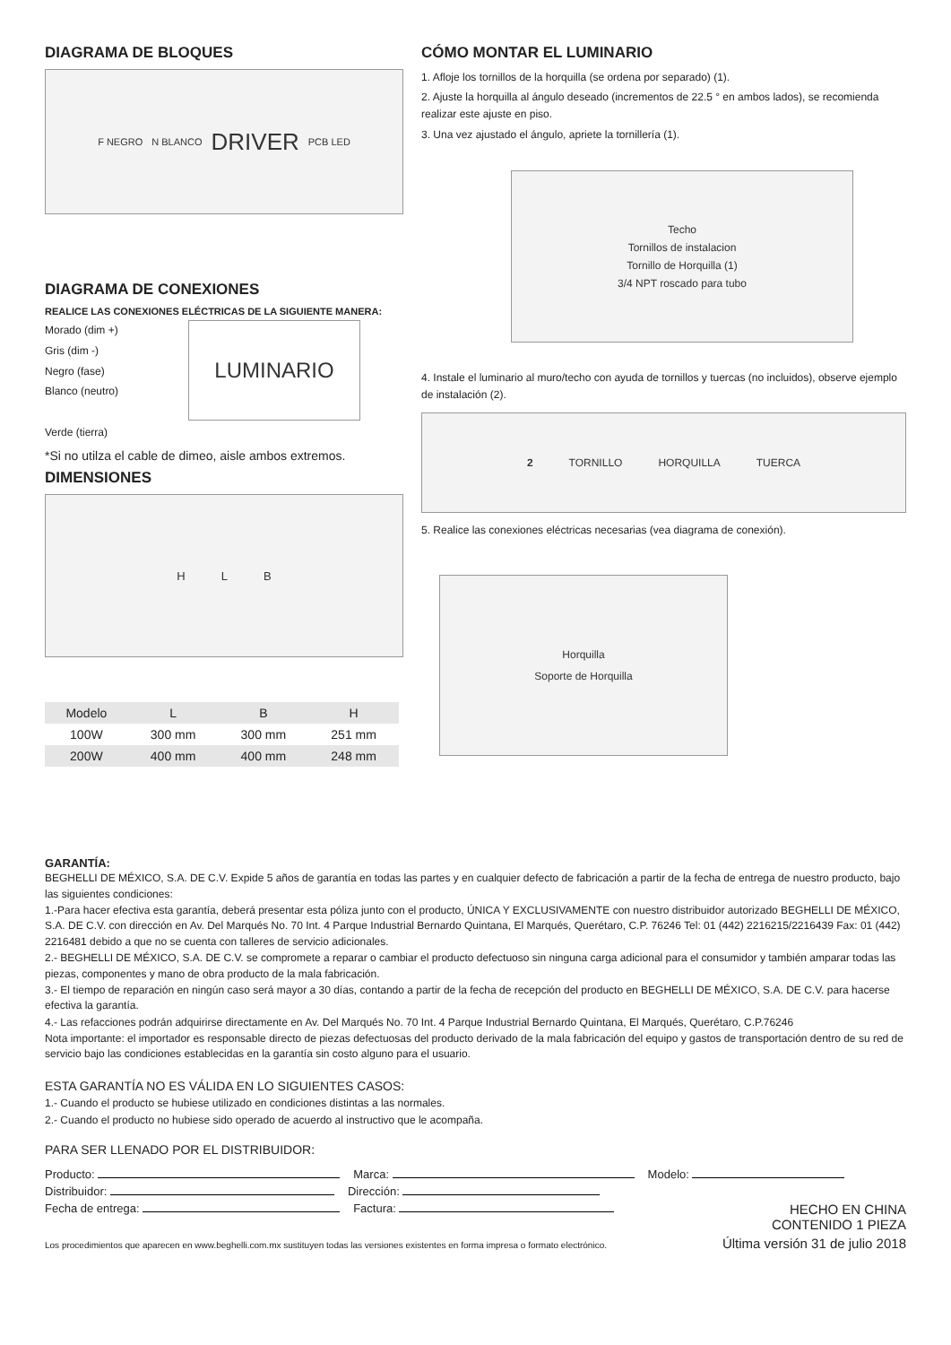DIAGRAMA DE BLOQUES
F NEGRO N BLANCO DRIVER PCB LED
DIAGRAMA DE CONEXIONES
REALICE LAS CONEXIONES ELÉCTRICAS DE LA SIGUIENTE MANERA:
Morado (dim +)
Gris (dim -)
Negro (fase)
Blanco (neutro)
Verde (tierra)
LUMINARIO
*Si no utilza el cable de dimeo, aisle ambos extremos.
DIMENSIONES
H L B
| Modelo | L | B | H |
| --- | --- | --- | --- |
| 100W | 300 mm | 300 mm | 251 mm |
| 200W | 400 mm | 400 mm | 248 mm |
CÓMO MONTAR EL LUMINARIO
1. Afloje los tornillos de la horquilla (se ordena por separado) (1).
2. Ajuste la horquilla al ángulo deseado (incrementos de 22.5 ° en ambos lados), se recomienda realizar este ajuste en piso.
3. Una vez ajustado el ángulo, apriete la tornillería (1).
Techo
Tornillos de instalacion
Tornillo de Horquilla (1)
3/4 NPT roscado para tubo
4. Instale el luminario al muro/techo con ayuda de tornillos y tuercas (no incluidos), observe ejemplo de instalación (2).
2 TORNILLO HORQUILLA TUERCA
5. Realice las conexiones eléctricas necesarias (vea diagrama de conexión).
Horquilla
Soporte de Horquilla
GARANTÍA:
BEGHELLI DE MÉXICO, S.A. DE C.V. Expide 5 años de garantía en todas las partes y en cualquier defecto de fabricación a partir de la fecha de entrega de nuestro producto, bajo las siguientes condiciones:
1.-Para hacer efectiva esta garantía, deberá presentar esta póliza junto con el producto, ÚNICA Y EXCLUSIVAMENTE con nuestro distribuidor autorizado BEGHELLI DE MÉXICO, S.A. DE C.V. con dirección en Av. Del Marqués No. 70 Int. 4 Parque Industrial Bernardo Quintana, El Marqués, Querétaro, C.P. 76246 Tel: 01 (442) 2216215/2216439 Fax: 01 (442) 2216481 debido a que no se cuenta con talleres de servicio adicionales.
2.- BEGHELLI DE MÉXICO, S.A. DE C.V. se compromete a reparar o cambiar el producto defectuoso sin ninguna carga adicional para el consumidor y también amparar todas las piezas, componentes y mano de obra producto de la mala fabricación.
3.- El tiempo de reparación en ningún caso será mayor a 30 días, contando a partir de la fecha de recepción del producto en BEGHELLI DE MÉXICO, S.A. DE C.V. para hacerse efectiva la garantía.
4.- Las refacciones podrán adquirirse directamente en Av. Del Marqués No. 70 Int. 4 Parque Industrial Bernardo Quintana, El Marqués, Querétaro, C.P.76246
Nota importante: el importador es responsable directo de piezas defectuosas del producto derivado de la mala fabricación del equipo y gastos de transportación dentro de su red de servicio bajo las condiciones establecidas en la garantía sin costo alguno para el usuario.
ESTA GARANTÍA NO ES VÁLIDA EN LO SIGUIENTES CASOS:
1.- Cuando el producto se hubiese utilizado en condiciones distintas a las normales.
2.- Cuando el producto no hubiese sido operado de acuerdo al instructivo que le acompaña.
PARA SER LLENADO POR EL DISTRIBUIDOR:
Producto: Marca: Modelo:
Distribuidor: Dirección:
Fecha de entrega: Factura: HECHO EN CHINA
CONTENIDO 1 PIEZA
Los procedimientos que aparecen en www.beghelli.com.mx sustituyen todas las versiones existentes en forma impresa o formato electrónico. Última versión 31 de julio 2018